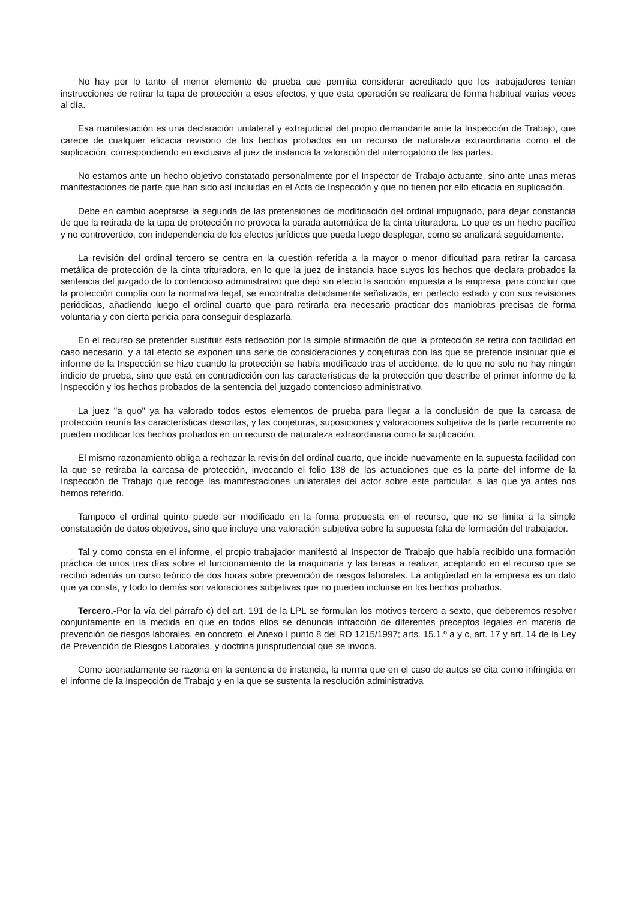No hay por lo tanto el menor elemento de prueba que permita considerar acreditado que los trabajadores tenían instrucciones de retirar la tapa de protección a esos efectos, y que esta operación se realizara de forma habitual varias veces al día.
Esa manifestación es una declaración unilateral y extrajudicial del propio demandante ante la Inspección de Trabajo, que carece de cualquier eficacia revisorio de los hechos probados en un recurso de naturaleza extraordinaria como el de suplicación, correspondiendo en exclusiva al juez de instancia la valoración del interrogatorio de las partes.
No estamos ante un hecho objetivo constatado personalmente por el Inspector de Trabajo actuante, sino ante unas meras manifestaciones de parte que han sido así incluidas en el Acta de Inspección y que no tienen por ello eficacia en suplicación.
Debe en cambio aceptarse la segunda de las pretensiones de modificación del ordinal impugnado, para dejar constancia de que la retirada de la tapa de protección no provoca la parada automática de la cinta trituradora. Lo que es un hecho pacífico y no controvertido, con independencia de los efectos jurídicos que pueda luego desplegar, como se analizará seguidamente.
La revisión del ordinal tercero se centra en la cuestión referida a la mayor o menor dificultad para retirar la carcasa metálica de protección de la cinta trituradora, en lo que la juez de instancia hace suyos los hechos que declara probados la sentencia del juzgado de lo contencioso administrativo que dejó sin efecto la sanción impuesta a la empresa, para concluir que la protección cumplía con la normativa legal, se encontraba debidamente señalizada, en perfecto estado y con sus revisiones periódicas, añadiendo luego el ordinal cuarto que para retirarla era necesario practicar dos maniobras precisas de forma voluntaria y con cierta pericia para conseguir desplazarla.
En el recurso se pretender sustituir esta redacción por la simple afirmación de que la protección se retira con facilidad en caso necesario, y a tal efecto se exponen una serie de consideraciones y conjeturas con las que se pretende insinuar que el informe de la Inspección se hizo cuando la protección se había modificado tras el accidente, de lo que no solo no hay ningún indicio de prueba, sino que está en contradicción con las características de la protección que describe el primer informe de la Inspección y los hechos probados de la sentencia del juzgado contencioso administrativo.
La juez "a quo" ya ha valorado todos estos elementos de prueba para llegar a la conclusión de que la carcasa de protección reunía las características descritas, y las conjeturas, suposiciones y valoraciones subjetiva de la parte recurrente no pueden modificar los hechos probados en un recurso de naturaleza extraordinaria como la suplicación.
El mismo razonamiento obliga a rechazar la revisión del ordinal cuarto, que incide nuevamente en la supuesta facilidad con la que se retiraba la carcasa de protección, invocando el folio 138 de las actuaciones que es la parte del informe de la Inspección de Trabajo que recoge las manifestaciones unilaterales del actor sobre este particular, a las que ya antes nos hemos referido.
Tampoco el ordinal quinto puede ser modificado en la forma propuesta en el recurso, que no se limita a la simple constatación de datos objetivos, sino que incluye una valoración subjetiva sobre la supuesta falta de formación del trabajador.
Tal y como consta en el informe, el propio trabajador manifestó al Inspector de Trabajo que había recibido una formación práctica de unos tres días sobre el funcionamiento de la maquinaria y las tareas a realizar, aceptando en el recurso que se recibió además un curso teórico de dos horas sobre prevención de riesgos laborales. La antigüedad en la empresa es un dato que ya consta, y todo lo demás son valoraciones subjetivas que no pueden incluirse en los hechos probados.
Tercero.-Por la vía del párrafo c) del art. 191 de la LPL se formulan los motivos tercero a sexto, que deberemos resolver conjuntamente en la medida en que en todos ellos se denuncia infracción de diferentes preceptos legales en materia de prevención de riesgos laborales, en concreto, el Anexo I punto 8 del RD 1215/1997; arts. 15.1.º a y c, art. 17 y art. 14 de la Ley de Prevención de Riesgos Laborales, y doctrina jurisprudencial que se invoca.
Como acertadamente se razona en la sentencia de instancia, la norma que en el caso de autos se cita como infringida en el informe de la Inspección de Trabajo y en la que se sustenta la resolución administrativa